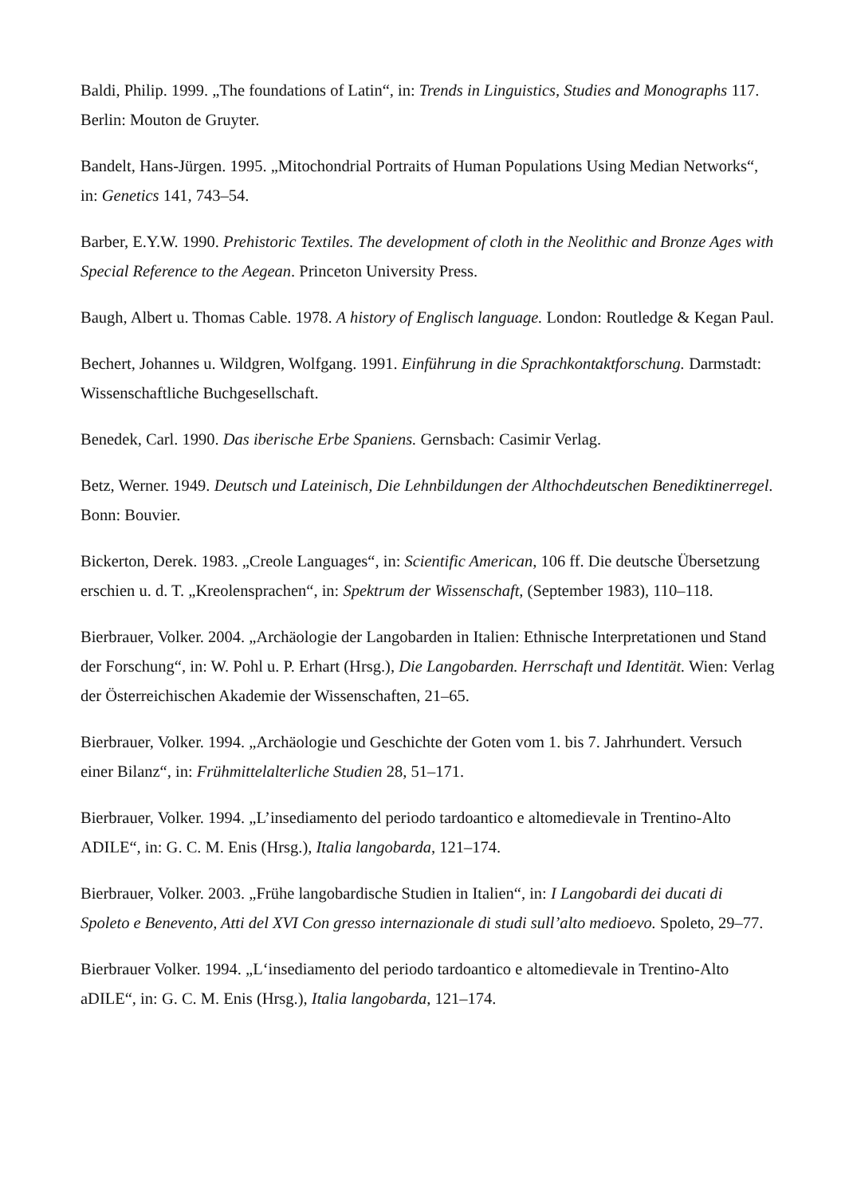Baldi, Philip. 1999. „The foundations of Latin“, in: Trends in Linguistics, Studies and Monographs 117. Berlin: Mouton de Gruyter.
Bandelt, Hans-Jürgen. 1995. „Mitochondrial Portraits of Human Populations Using Median Networks“, in: Genetics 141, 743–54.
Barber, E.Y.W. 1990. Prehistoric Textiles. The development of cloth in the Neolithic and Bronze Ages with Special Reference to the Aegean. Princeton University Press.
Baugh, Albert u. Thomas Cable. 1978. A history of Englisch language. London: Routledge & Kegan Paul.
Bechert, Johannes u. Wildgren, Wolfgang. 1991. Einführung in die Sprachkontaktforschung. Darmstadt: Wissenschaftliche Buchgesellschaft.
Benedek, Carl. 1990. Das iberische Erbe Spaniens. Gernsbach: Casimir Verlag.
Betz, Werner. 1949. Deutsch und Lateinisch, Die Lehnbildungen der Althochdeutschen Benediktinerregel. Bonn: Bouvier.
Bickerton, Derek. 1983. „Creole Languages“, in: Scientific American, 106 ff. Die deutsche Übersetzung erschien u. d. T. „Kreolensprachen“, in: Spektrum der Wissenschaft, (September 1983), 110–118.
Bierbrauer, Volker. 2004. „Archäologie der Langobarden in Italien: Ethnische Interpretationen und Stand der Forschung“, in: W. Pohl u. P. Erhart (Hrsg.), Die Langobarden. Herrschaft und Identität. Wien: Verlag der Österreichischen Akademie der Wissenschaften, 21–65.
Bierbrauer, Volker. 1994. „Archäologie und Geschichte der Goten vom 1. bis 7. Jahrhundert. Versuch einer Bilanz“, in: Frühmittelalterliche Studien 28, 51–171.
Bierbrauer, Volker. 1994. „L’insediamento del periodo tardoantico e altomedievale in Trentino-Alto ADILE“, in: G. C. M. Enis (Hrsg.), Italia langobarda, 121–174.
Bierbrauer, Volker. 2003. „Frühe langobardische Studien in Italien“, in: I Langobardi dei ducati di Spoleto e Benevento, Atti del XVI Con gresso internazionale di studi sull’alto medioevo. Spoleto, 29–77.
Bierbrauer Volker. 1994. „L‘insediamento del periodo tardoantico e altomedievale in Trentino-Alto aDILE“, in: G. C. M. Enis (Hrsg.), Italia langobarda, 121–174.